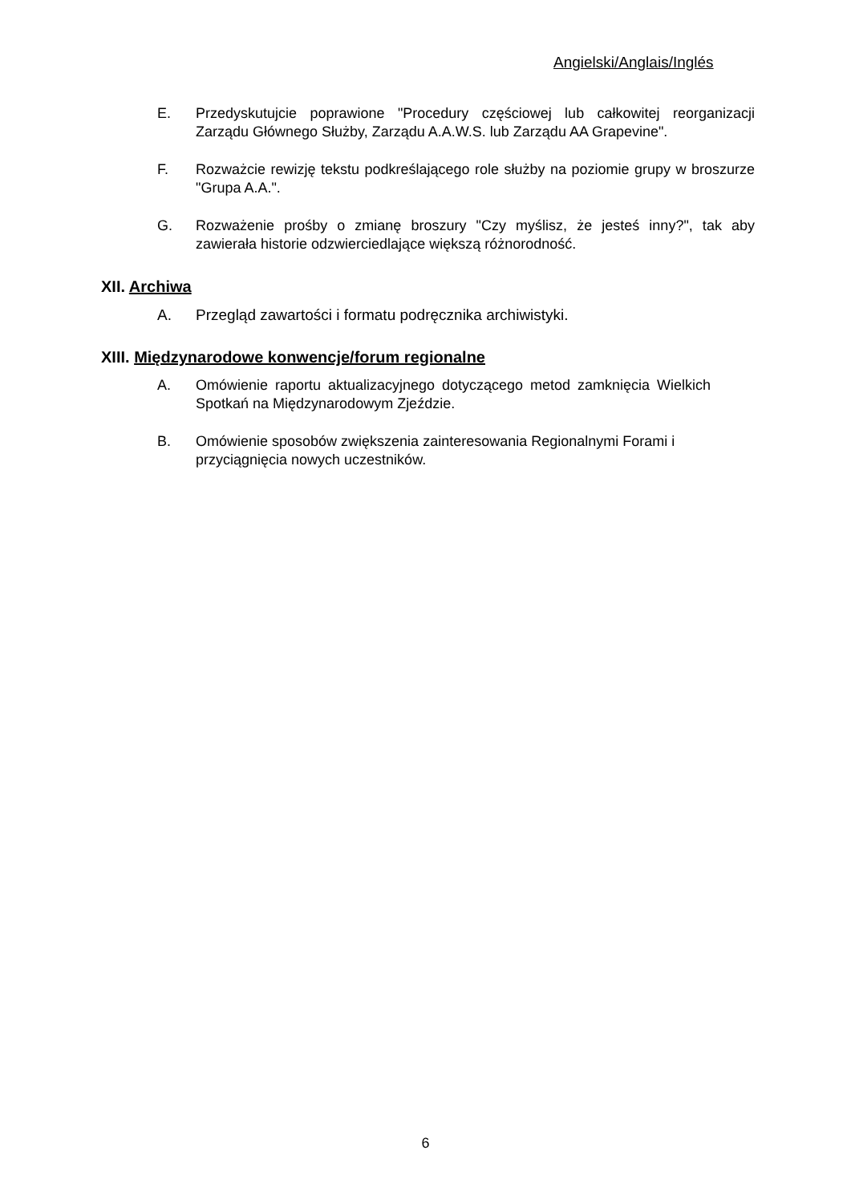Angielski/Anglais/Inglés
E. Przedyskutujcie poprawione "Procedury częściowej lub całkowitej reorganizacji Zarządu Głównego Służby, Zarządu A.A.W.S. lub Zarządu AA Grapevine".
F. Rozważcie rewizję tekstu podkreślającego role służby na poziomie grupy w broszurze "Grupa A.A.".
G. Rozważenie prośby o zmianę broszury "Czy myślisz, że jesteś inny?", tak aby zawierała historie odzwierciedlające większą różnorodność.
XII. Archiwa
A. Przegląd zawartości i formatu podręcznika archiwistyki.
XIII. Międzynarodowe konwencje/forum regionalne
A. Omówienie raportu aktualizacyjnego dotyczącego metod zamknięcia Wielkich Spotkań na Międzynarodowym Zjeździe.
B. Omówienie sposobów zwiększenia zainteresowania Regionalnymi Forami i przyciągnięcia nowych uczestników.
6